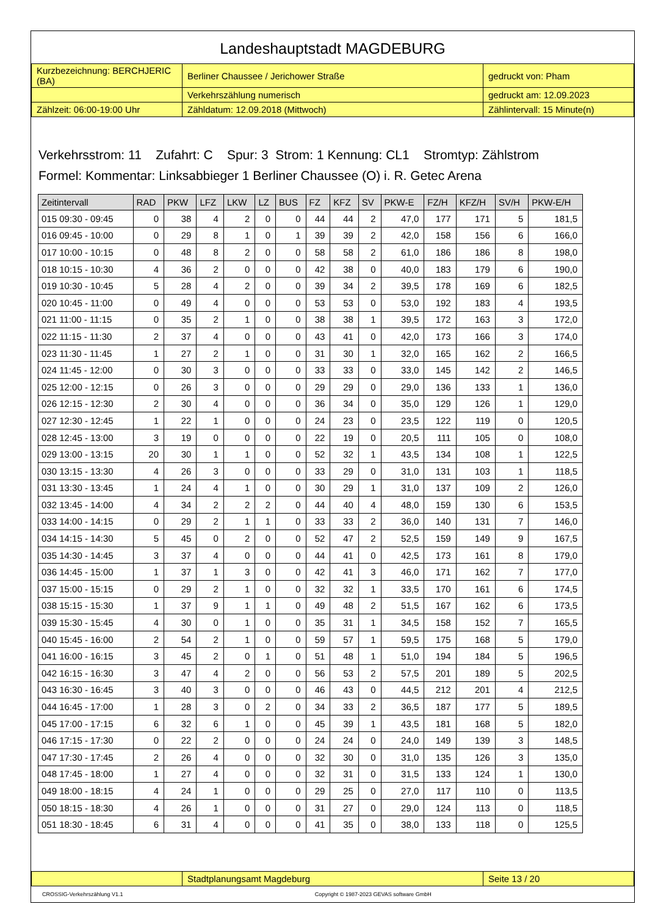Landeshauptstadt MAGDEBURG
| Kurzbezeichnung: BERCHJERIC (BA) | Berliner Chaussee / Jerichower Straße | gedruckt von: Pham |
| | Verkehrszählung numerisch | gedruckt am: 12.09.2023 |
| Zählzeit: 06:00-19:00 Uhr | Zähldatum: 12.09.2018 (Mittwoch) | Zählintervall: 15 Minute(n) |
Verkehrsstrom: 11 Zufahrt: C Spur: 3 Strom: 1 Kennung: CL1 Stromtyp: Zählstrom
Formel: Kommentar: Linksabbieger 1 Berliner Chaussee (O) i. R. Getec Arena
| Zeitintervall | RAD | PKW | LFZ | LKW | LZ | BUS | FZ | KFZ | SV | PKW-E | FZ/H | KFZ/H | SV/H | PKW-E/H |
| --- | --- | --- | --- | --- | --- | --- | --- | --- | --- | --- | --- | --- | --- | --- |
| 015 09:30 - 09:45 | 0 | 38 | 4 | 2 | 0 | 0 | 44 | 44 | 2 | 47,0 | 177 | 171 | 5 | 181,5 |
| 016 09:45 - 10:00 | 0 | 29 | 8 | 1 | 0 | 1 | 39 | 39 | 2 | 42,0 | 158 | 156 | 6 | 166,0 |
| 017 10:00 - 10:15 | 0 | 48 | 8 | 2 | 0 | 0 | 58 | 58 | 2 | 61,0 | 186 | 186 | 8 | 198,0 |
| 018 10:15 - 10:30 | 4 | 36 | 2 | 0 | 0 | 0 | 42 | 38 | 0 | 40,0 | 183 | 179 | 6 | 190,0 |
| 019 10:30 - 10:45 | 5 | 28 | 4 | 2 | 0 | 0 | 39 | 34 | 2 | 39,5 | 178 | 169 | 6 | 182,5 |
| 020 10:45 - 11:00 | 0 | 49 | 4 | 0 | 0 | 0 | 53 | 53 | 0 | 53,0 | 192 | 183 | 4 | 193,5 |
| 021 11:00 - 11:15 | 0 | 35 | 2 | 1 | 0 | 0 | 38 | 38 | 1 | 39,5 | 172 | 163 | 3 | 172,0 |
| 022 11:15 - 11:30 | 2 | 37 | 4 | 0 | 0 | 0 | 43 | 41 | 0 | 42,0 | 173 | 166 | 3 | 174,0 |
| 023 11:30 - 11:45 | 1 | 27 | 2 | 1 | 0 | 0 | 31 | 30 | 1 | 32,0 | 165 | 162 | 2 | 166,5 |
| 024 11:45 - 12:00 | 0 | 30 | 3 | 0 | 0 | 0 | 33 | 33 | 0 | 33,0 | 145 | 142 | 2 | 146,5 |
| 025 12:00 - 12:15 | 0 | 26 | 3 | 0 | 0 | 0 | 29 | 29 | 0 | 29,0 | 136 | 133 | 1 | 136,0 |
| 026 12:15 - 12:30 | 2 | 30 | 4 | 0 | 0 | 0 | 36 | 34 | 0 | 35,0 | 129 | 126 | 1 | 129,0 |
| 027 12:30 - 12:45 | 1 | 22 | 1 | 0 | 0 | 0 | 24 | 23 | 0 | 23,5 | 122 | 119 | 0 | 120,5 |
| 028 12:45 - 13:00 | 3 | 19 | 0 | 0 | 0 | 0 | 22 | 19 | 0 | 20,5 | 111 | 105 | 0 | 108,0 |
| 029 13:00 - 13:15 | 20 | 30 | 1 | 1 | 0 | 0 | 52 | 32 | 1 | 43,5 | 134 | 108 | 1 | 122,5 |
| 030 13:15 - 13:30 | 4 | 26 | 3 | 0 | 0 | 0 | 33 | 29 | 0 | 31,0 | 131 | 103 | 1 | 118,5 |
| 031 13:30 - 13:45 | 1 | 24 | 4 | 1 | 0 | 0 | 30 | 29 | 1 | 31,0 | 137 | 109 | 2 | 126,0 |
| 032 13:45 - 14:00 | 4 | 34 | 2 | 2 | 2 | 0 | 44 | 40 | 4 | 48,0 | 159 | 130 | 6 | 153,5 |
| 033 14:00 - 14:15 | 0 | 29 | 2 | 1 | 1 | 0 | 33 | 33 | 2 | 36,0 | 140 | 131 | 7 | 146,0 |
| 034 14:15 - 14:30 | 5 | 45 | 0 | 2 | 0 | 0 | 52 | 47 | 2 | 52,5 | 159 | 149 | 9 | 167,5 |
| 035 14:30 - 14:45 | 3 | 37 | 4 | 0 | 0 | 0 | 44 | 41 | 0 | 42,5 | 173 | 161 | 8 | 179,0 |
| 036 14:45 - 15:00 | 1 | 37 | 1 | 3 | 0 | 0 | 42 | 41 | 3 | 46,0 | 171 | 162 | 7 | 177,0 |
| 037 15:00 - 15:15 | 0 | 29 | 2 | 1 | 0 | 0 | 32 | 32 | 1 | 33,5 | 170 | 161 | 6 | 174,5 |
| 038 15:15 - 15:30 | 1 | 37 | 9 | 1 | 1 | 0 | 49 | 48 | 2 | 51,5 | 167 | 162 | 6 | 173,5 |
| 039 15:30 - 15:45 | 4 | 30 | 0 | 1 | 0 | 0 | 35 | 31 | 1 | 34,5 | 158 | 152 | 7 | 165,5 |
| 040 15:45 - 16:00 | 2 | 54 | 2 | 1 | 0 | 0 | 59 | 57 | 1 | 59,5 | 175 | 168 | 5 | 179,0 |
| 041 16:00 - 16:15 | 3 | 45 | 2 | 0 | 1 | 0 | 51 | 48 | 1 | 51,0 | 194 | 184 | 5 | 196,5 |
| 042 16:15 - 16:30 | 3 | 47 | 4 | 2 | 0 | 0 | 56 | 53 | 2 | 57,5 | 201 | 189 | 5 | 202,5 |
| 043 16:30 - 16:45 | 3 | 40 | 3 | 0 | 0 | 0 | 46 | 43 | 0 | 44,5 | 212 | 201 | 4 | 212,5 |
| 044 16:45 - 17:00 | 1 | 28 | 3 | 0 | 2 | 0 | 34 | 33 | 2 | 36,5 | 187 | 177 | 5 | 189,5 |
| 045 17:00 - 17:15 | 6 | 32 | 6 | 1 | 0 | 0 | 45 | 39 | 1 | 43,5 | 181 | 168 | 5 | 182,0 |
| 046 17:15 - 17:30 | 0 | 22 | 2 | 0 | 0 | 0 | 24 | 24 | 0 | 24,0 | 149 | 139 | 3 | 148,5 |
| 047 17:30 - 17:45 | 2 | 26 | 4 | 0 | 0 | 0 | 32 | 30 | 0 | 31,0 | 135 | 126 | 3 | 135,0 |
| 048 17:45 - 18:00 | 1 | 27 | 4 | 0 | 0 | 0 | 32 | 31 | 0 | 31,5 | 133 | 124 | 1 | 130,0 |
| 049 18:00 - 18:15 | 4 | 24 | 1 | 0 | 0 | 0 | 29 | 25 | 0 | 27,0 | 117 | 110 | 0 | 113,5 |
| 050 18:15 - 18:30 | 4 | 26 | 1 | 0 | 0 | 0 | 31 | 27 | 0 | 29,0 | 124 | 113 | 0 | 118,5 |
| 051 18:30 - 18:45 | 6 | 31 | 4 | 0 | 0 | 0 | 41 | 35 | 0 | 38,0 | 133 | 118 | 0 | 125,5 |
| | Stadtplanungsamt Magdeburg | Seite 13 / 20 |
CROSSIG-Verkehrszählung V1.1 Copyright © 1987-2023 GEVAS software GmbH